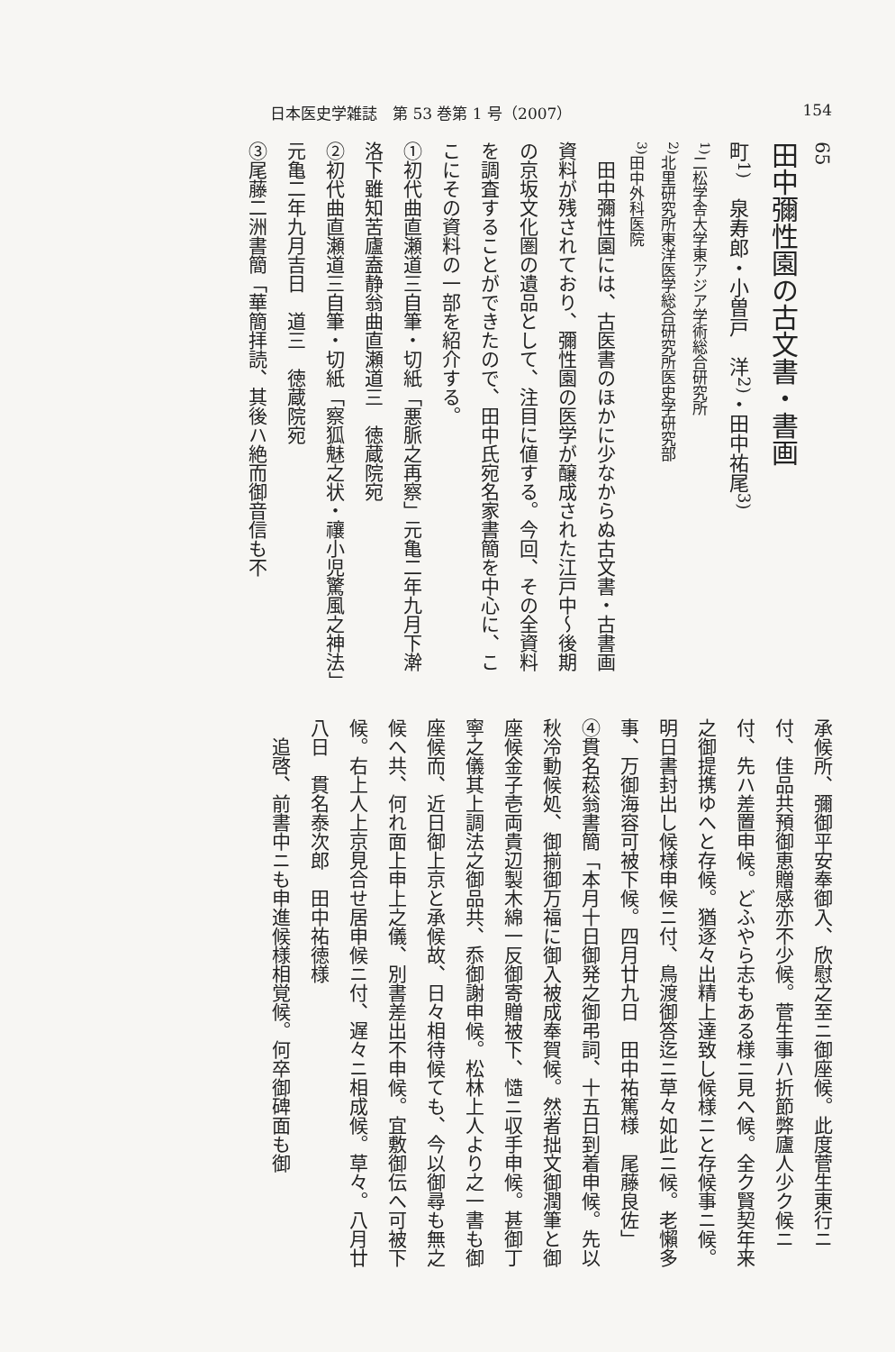日本医史学雑誌　第 53 巻第 1 号（2007） 154
65
田中彌性園の古文書・書画
町<sup>1)</sup>　泉寿郎・小曽戸　洋<sup>2)</sup>・田中祐尾<sup>3)</sup>
<sup>1)</sup> 二松学舎大学東アジア学術総合研究所
<sup>2)</sup> 北里研究所東洋医学総合研究所医史学研究部
<sup>3)</sup> 田中外科医院
　田中彌性園には、古医書のほかに少なからぬ古文書・古書画資料が残されており、彌性園の医学が醸成された江戸中～後期の京坂文化圏の遺品として、注目に値する。今回、その全資料を調査することができたので、田中氏宛名家書簡を中心に、ここにその資料の一部を紹介する。
①初代曲直瀬道三自筆・切紙「悪脈之再察」元亀二年九月下澣　洛下雖知苦廬盍静翁曲直瀬道三　徳蔵院宛
②初代曲直瀬道三自筆・切紙「察狐魅之状・禳小児驚風之神法」元亀二年九月吉日　道三　徳蔵院宛
③尾藤二洲書簡「華簡拝読、其後ハ絶而御音信も不
承候所、彌御平安奉御入、欣慰之至ニ御座候。此度菅生東行ニ付、佳品共預御恵贈感亦不少候。菅生事ハ折節弊廬人少ク候ニ付、先ハ差置申候。どふやら志もある様ニ見へ候。全ク賢契年来之御提携ゆへと存候。猶逐々出精上達致し候様ニと存候事ニ候。明日書封出し候様申候ニ付、鳥渡御答迄ニ草々如此ニ候。老懶多事、万御海容可被下候。四月廿九日　田中祐篤様　尾藤良佐」
④貫名菘翁書簡「本月十日御発之御弔詞、十五日到着申候。先以秋冷動候処、御揃御万福に御入被成奉賀候。然者拙文御潤筆と御座候金子壱両貴辺製木綿一反御寄贈被下、慥ニ収手申候。甚御丁寧之儀其上調法之御品共、忝御謝申候。松林上人より之一書も御座候而、近日御上京と承候故、日々相待候ても、今以御尋も無之候へ共、何れ面上申上之儀、別書差出不申候。宜敷御伝へ可被下候。右上人上京見合せ居申候ニ付、遅々ニ相成候。草々。八月廿八日　貫名泰次郎　田中祐徳様
　追啓、前書中ニも申進候様相覚候。何卒御碑面も御